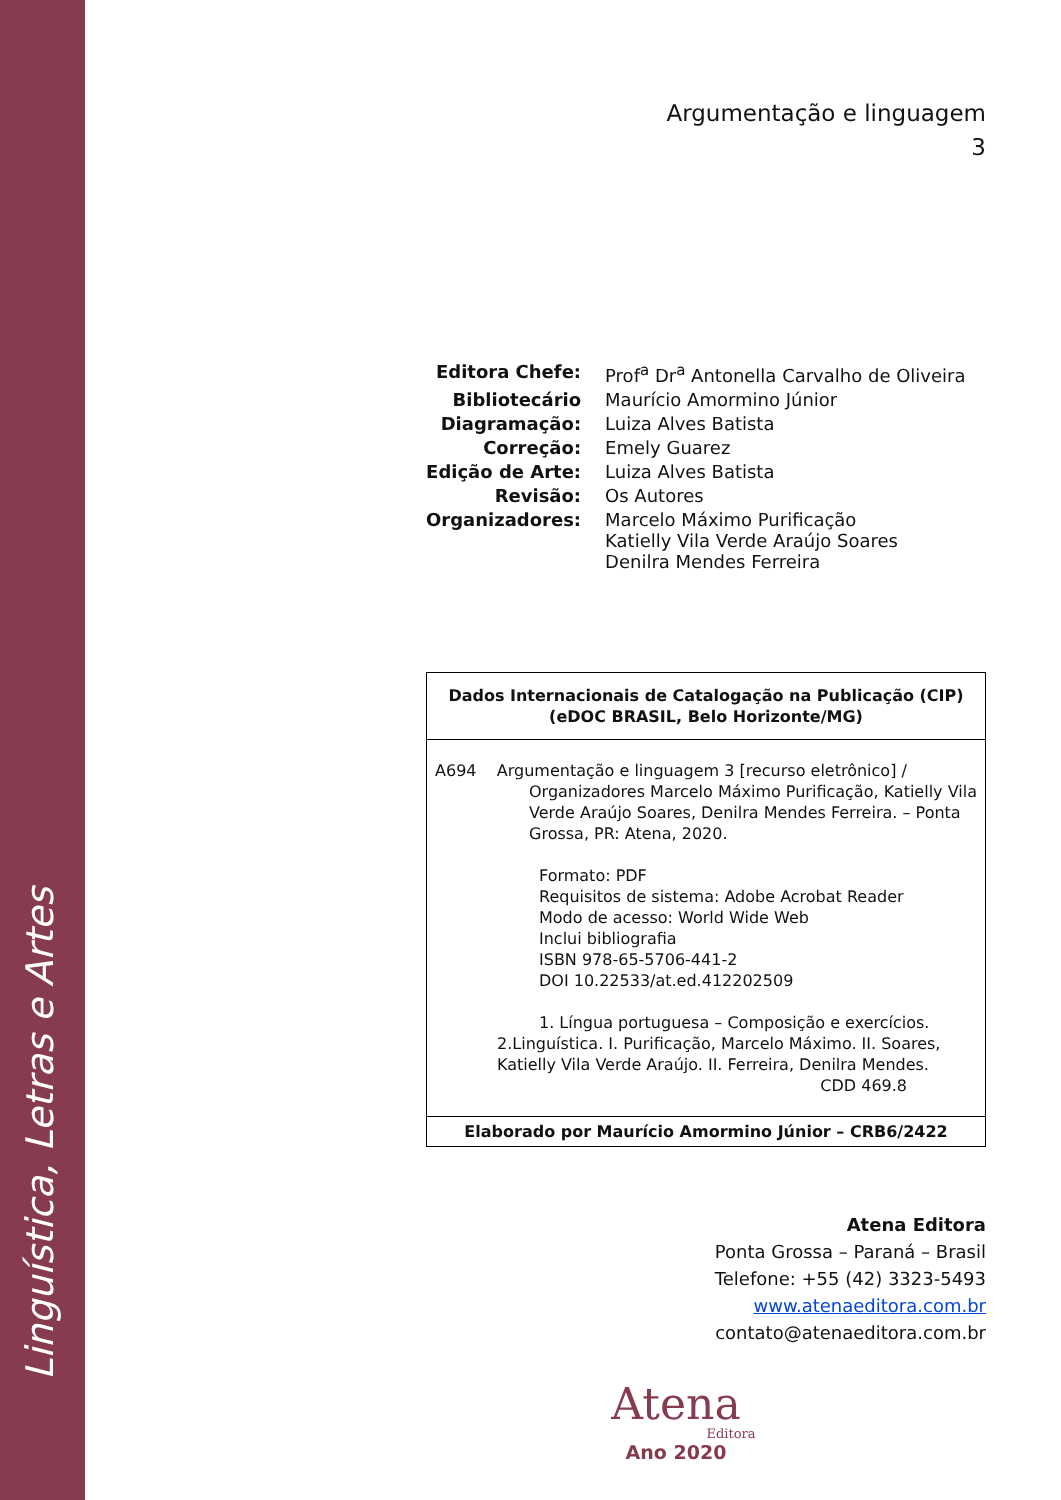Linguística, Letras e Artes
Argumentação e linguagem
3
| Editora Chefe: | Prof<sup>a</sup> Dr<sup>a</sup> Antonella Carvalho de Oliveira |
| Bibliotecário | Maurício Amormino Júnior |
| Diagramação: | Luiza Alves Batista |
| Correção: | Emely Guarez |
| Edição de Arte: | Luiza Alves Batista |
| Revisão: | Os Autores |
| Organizadores: | Marcelo Máximo Purificação Katielly Vila Verde Araújo Soares Denilra Mendes Ferreira |
Dados Internacionais de Catalogação na Publicação (CIP)
(eDOC BRASIL, Belo Horizonte/MG)
A694 Argumentação e linguagem 3 [recurso eletrônico] /
Organizadores Marcelo Máximo Purificação, Katielly Vila Verde Araújo Soares, Denilra Mendes Ferreira. – Ponta Grossa, PR: Atena, 2020.
Formato: PDF
Requisitos de sistema: Adobe Acrobat Reader
Modo de acesso: World Wide Web
Inclui bibliografia
ISBN 978-65-5706-441-2
DOI 10.22533/at.ed.412202509
1. Língua portuguesa – Composição e exercícios.
2.Linguística. I. Purificação, Marcelo Máximo. II. Soares, Katielly Vila Verde Araújo. II. Ferreira, Denilra Mendes.
CDD 469.8
Elaborado por Maurício Amormino Júnior – CRB6/2422
Atena Editora
Ponta Grossa – Paraná – Brasil
Telefone: +55 (42) 3323-5493
www.atenaeditora.com.br
contato@atenaeditora.com.br
Atena
Editora
Ano 2020